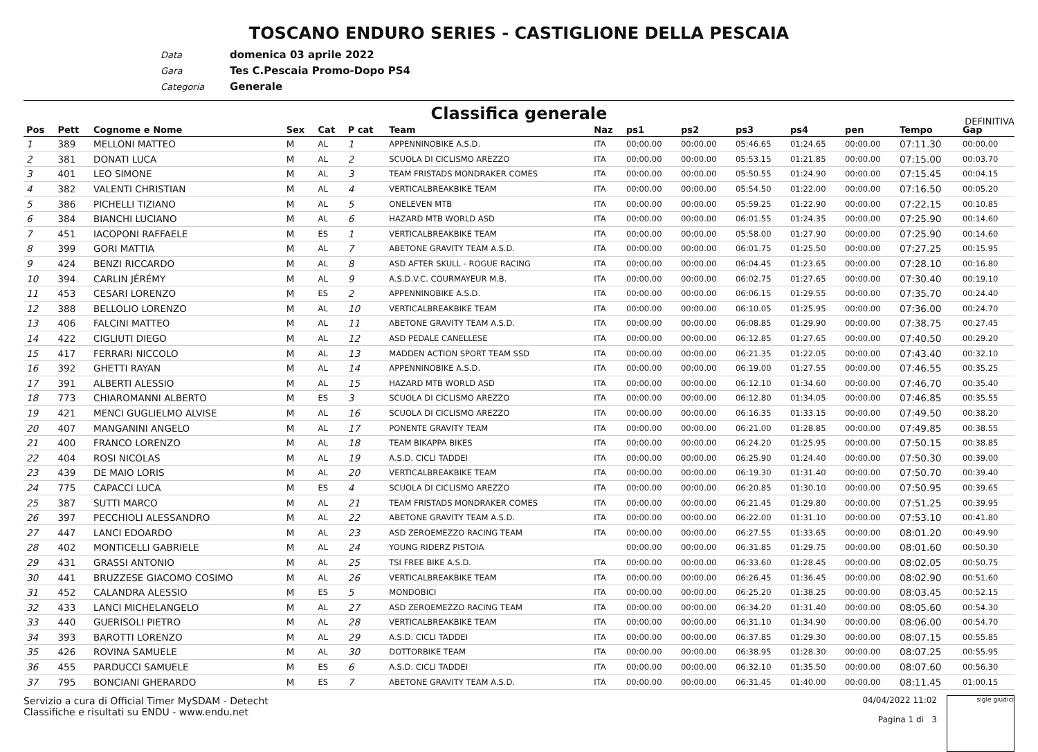TOSCANO ENDURO SERIES - CASTIGLIONE DELLA PESCAIA
Data domenica 03 aprile 2022
Gara Tes C.Pescaia Promo-Dopo PS4
Categoria Generale
Classifica generale
DEFINITIVA
| Pos | Pett | Cognome e Nome | Sex | Cat | P cat | Team | Naz | ps1 | ps2 | ps3 | ps4 | pen | Tempo | Gap |
| --- | --- | --- | --- | --- | --- | --- | --- | --- | --- | --- | --- | --- | --- | --- |
| 1 | 389 | MELLONI MATTEO | M | AL | 1 | APPENNINOBIKE A.S.D. | ITA | 00:00.00 | 00:00.00 | 05:46.65 | 01:24.65 | 00:00.00 | 07:11.30 | 00:00.00 |
| 2 | 381 | DONATI LUCA | M | AL | 2 | SCUOLA DI CICLISMO AREZZO | ITA | 00:00.00 | 00:00.00 | 05:53.15 | 01:21.85 | 00:00.00 | 07:15.00 | 00:03.70 |
| 3 | 401 | LEO SIMONE | M | AL | 3 | TEAM FRISTADS MONDRAKER COMES | ITA | 00:00.00 | 00:00.00 | 05:50.55 | 01:24.90 | 00:00.00 | 07:15.45 | 00:04.15 |
| 4 | 382 | VALENTI CHRISTIAN | M | AL | 4 | VERTICALBREAKBIKE TEAM | ITA | 00:00.00 | 00:00.00 | 05:54.50 | 01:22.00 | 00:00.00 | 07:16.50 | 00:05.20 |
| 5 | 386 | PICHELLI TIZIANO | M | AL | 5 | ONELEVEN MTB | ITA | 00:00.00 | 00:00.00 | 05:59.25 | 01:22.90 | 00:00.00 | 07:22.15 | 00:10.85 |
| 6 | 384 | BIANCHI LUCIANO | M | AL | 6 | HAZARD MTB WORLD ASD | ITA | 00:00.00 | 00:00.00 | 06:01.55 | 01:24.35 | 00:00.00 | 07:25.90 | 00:14.60 |
| 7 | 451 | IACOPONI RAFFAELE | M | ES | 1 | VERTICALBREAKBIKE TEAM | ITA | 00:00.00 | 00:00.00 | 05:58.00 | 01:27.90 | 00:00.00 | 07:25.90 | 00:14.60 |
| 8 | 399 | GORI MATTIA | M | AL | 7 | ABETONE GRAVITY TEAM A.S.D. | ITA | 00:00.00 | 00:00.00 | 06:01.75 | 01:25.50 | 00:00.00 | 07:27.25 | 00:15.95 |
| 9 | 424 | BENZI RICCARDO | M | AL | 8 | ASD AFTER SKULL - ROGUE RACING | ITA | 00:00.00 | 00:00.00 | 06:04.45 | 01:23.65 | 00:00.00 | 07:28.10 | 00:16.80 |
| 10 | 394 | CARLIN JÉRÉMY | M | AL | 9 | A.S.D.V.C. COURMAYEUR M.B. | ITA | 00:00.00 | 00:00.00 | 06:02.75 | 01:27.65 | 00:00.00 | 07:30.40 | 00:19.10 |
| 11 | 453 | CESARI LORENZO | M | ES | 2 | APPENNINOBIKE A.S.D. | ITA | 00:00.00 | 00:00.00 | 06:06.15 | 01:29.55 | 00:00.00 | 07:35.70 | 00:24.40 |
| 12 | 388 | BELLOLIO LORENZO | M | AL | 10 | VERTICALBREAKBIKE TEAM | ITA | 00:00.00 | 00:00.00 | 06:10.05 | 01:25.95 | 00:00.00 | 07:36.00 | 00:24.70 |
| 13 | 406 | FALCINI MATTEO | M | AL | 11 | ABETONE GRAVITY TEAM A.S.D. | ITA | 00:00.00 | 00:00.00 | 06:08.85 | 01:29.90 | 00:00.00 | 07:38.75 | 00:27.45 |
| 14 | 422 | CIGLIUTI DIEGO | M | AL | 12 | ASD PEDALE CANELLESE | ITA | 00:00.00 | 00:00.00 | 06:12.85 | 01:27.65 | 00:00.00 | 07:40.50 | 00:29.20 |
| 15 | 417 | FERRARI NICCOLO | M | AL | 13 | MADDEN ACTION SPORT TEAM SSD | ITA | 00:00.00 | 00:00.00 | 06:21.35 | 01:22.05 | 00:00.00 | 07:43.40 | 00:32.10 |
| 16 | 392 | GHETTI RAYAN | M | AL | 14 | APPENNINOBIKE A.S.D. | ITA | 00:00.00 | 00:00.00 | 06:19.00 | 01:27.55 | 00:00.00 | 07:46.55 | 00:35.25 |
| 17 | 391 | ALBERTI ALESSIO | M | AL | 15 | HAZARD MTB WORLD ASD | ITA | 00:00.00 | 00:00.00 | 06:12.10 | 01:34.60 | 00:00.00 | 07:46.70 | 00:35.40 |
| 18 | 773 | CHIAROMANNI ALBERTO | M | ES | 3 | SCUOLA DI CICLISMO AREZZO | ITA | 00:00.00 | 00:00.00 | 06:12.80 | 01:34.05 | 00:00.00 | 07:46.85 | 00:35.55 |
| 19 | 421 | MENCI GUGLIELMO ALVISE | M | AL | 16 | SCUOLA DI CICLISMO AREZZO | ITA | 00:00.00 | 00:00.00 | 06:16.35 | 01:33.15 | 00:00.00 | 07:49.50 | 00:38.20 |
| 20 | 407 | MANGANINI ANGELO | M | AL | 17 | PONENTE GRAVITY TEAM | ITA | 00:00.00 | 00:00.00 | 06:21.00 | 01:28.85 | 00:00.00 | 07:49.85 | 00:38.55 |
| 21 | 400 | FRANCO LORENZO | M | AL | 18 | TEAM BIKAPPA BIKES | ITA | 00:00.00 | 00:00.00 | 06:24.20 | 01:25.95 | 00:00.00 | 07:50.15 | 00:38.85 |
| 22 | 404 | ROSI NICOLAS | M | AL | 19 | A.S.D. CICLI TADDEI | ITA | 00:00.00 | 00:00.00 | 06:25.90 | 01:24.40 | 00:00.00 | 07:50.30 | 00:39.00 |
| 23 | 439 | DE MAIO LORIS | M | AL | 20 | VERTICALBREAKBIKE TEAM | ITA | 00:00.00 | 00:00.00 | 06:19.30 | 01:31.40 | 00:00.00 | 07:50.70 | 00:39.40 |
| 24 | 775 | CAPACCI LUCA | M | ES | 4 | SCUOLA DI CICLISMO AREZZO | ITA | 00:00.00 | 00:00.00 | 06:20.85 | 01:30.10 | 00:00.00 | 07:50.95 | 00:39.65 |
| 25 | 387 | SUTTI MARCO | M | AL | 21 | TEAM FRISTADS MONDRAKER COMES | ITA | 00:00.00 | 00:00.00 | 06:21.45 | 01:29.80 | 00:00.00 | 07:51.25 | 00:39.95 |
| 26 | 397 | PECCHIOLI ALESSANDRO | M | AL | 22 | ABETONE GRAVITY TEAM A.S.D. | ITA | 00:00.00 | 00:00.00 | 06:22.00 | 01:31.10 | 00:00.00 | 07:53.10 | 00:41.80 |
| 27 | 447 | LANCI EDOARDO | M | AL | 23 | ASD ZEROEMEZZO RACING TEAM | ITA | 00:00.00 | 00:00.00 | 06:27.55 | 01:33.65 | 00:00.00 | 08:01.20 | 00:49.90 |
| 28 | 402 | MONTICELLI GABRIELE | M | AL | 24 | YOUNG RIDERZ PISTOIA | | 00:00.00 | 00:00.00 | 06:31.85 | 01:29.75 | 00:00.00 | 08:01.60 | 00:50.30 |
| 29 | 431 | GRASSI ANTONIO | M | AL | 25 | TSI FREE BIKE A.S.D. | ITA | 00:00.00 | 00:00.00 | 06:33.60 | 01:28.45 | 00:00.00 | 08:02.05 | 00:50.75 |
| 30 | 441 | BRUZZESE GIACOMO COSIMO | M | AL | 26 | VERTICALBREAKBIKE TEAM | ITA | 00:00.00 | 00:00.00 | 06:26.45 | 01:36.45 | 00:00.00 | 08:02.90 | 00:51.60 |
| 31 | 452 | CALANDRA ALESSIO | M | ES | 5 | MONDOBICI | ITA | 00:00.00 | 00:00.00 | 06:25.20 | 01:38.25 | 00:00.00 | 08:03.45 | 00:52.15 |
| 32 | 433 | LANCI MICHELANGELO | M | AL | 27 | ASD ZEROEMEZZO RACING TEAM | ITA | 00:00.00 | 00:00.00 | 06:34.20 | 01:31.40 | 00:00.00 | 08:05.60 | 00:54.30 |
| 33 | 440 | GUERISOLI PIETRO | M | AL | 28 | VERTICALBREAKBIKE TEAM | ITA | 00:00.00 | 00:00.00 | 06:31.10 | 01:34.90 | 00:00.00 | 08:06.00 | 00:54.70 |
| 34 | 393 | BAROTTI LORENZO | M | AL | 29 | A.S.D. CICLI TADDEI | ITA | 00:00.00 | 00:00.00 | 06:37.85 | 01:29.30 | 00:00.00 | 08:07.15 | 00:55.85 |
| 35 | 426 | ROVINA SAMUELE | M | AL | 30 | DOTTORBIKE TEAM | ITA | 00:00.00 | 00:00.00 | 06:38.95 | 01:28.30 | 00:00.00 | 08:07.25 | 00:55.95 |
| 36 | 455 | PARDUCCI SAMUELE | M | ES | 6 | A.S.D. CICLI TADDEI | ITA | 00:00.00 | 00:00.00 | 06:32.10 | 01:35.50 | 00:00.00 | 08:07.60 | 00:56.30 |
| 37 | 795 | BONCIANI GHERARDO | M | ES | 7 | ABETONE GRAVITY TEAM A.S.D. | ITA | 00:00.00 | 00:00.00 | 06:31.45 | 01:40.00 | 00:00.00 | 08:11.45 | 01:00.15 |
Servizio a cura di Official Timer MySDAM - Detecht
Classifiche e risultati su ENDU - www.endu.net
04/04/2022 11:02
Pagina 1 di 3
sigle giudici